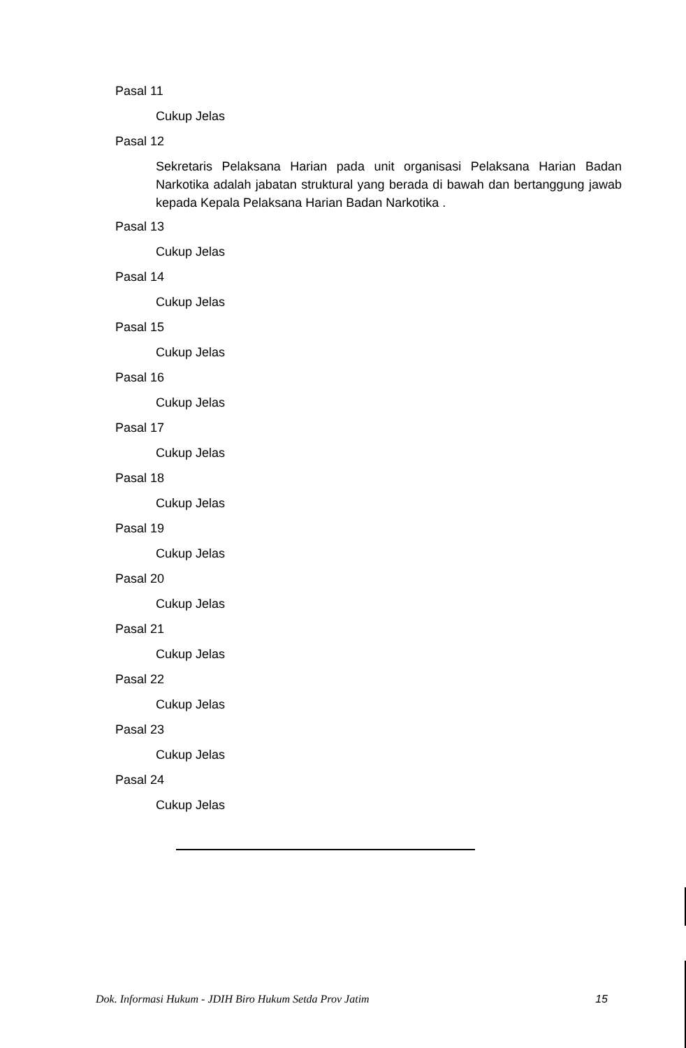Pasal 11
Cukup Jelas
Pasal 12
Sekretaris Pelaksana Harian pada unit organisasi Pelaksana Harian Badan Narkotika adalah jabatan struktural yang berada di bawah dan bertanggung jawab kepada Kepala Pelaksana Harian Badan Narkotika .
Pasal 13
Cukup Jelas
Pasal 14
Cukup Jelas
Pasal 15
Cukup Jelas
Pasal 16
Cukup Jelas
Pasal 17
Cukup Jelas
Pasal 18
Cukup Jelas
Pasal 19
Cukup Jelas
Pasal 20
Cukup Jelas
Pasal 21
Cukup Jelas
Pasal 22
Cukup Jelas
Pasal 23
Cukup Jelas
Pasal 24
Cukup Jelas
Dok. Informasi Hukum - JDIH Biro Hukum Setda Prov Jatim 15